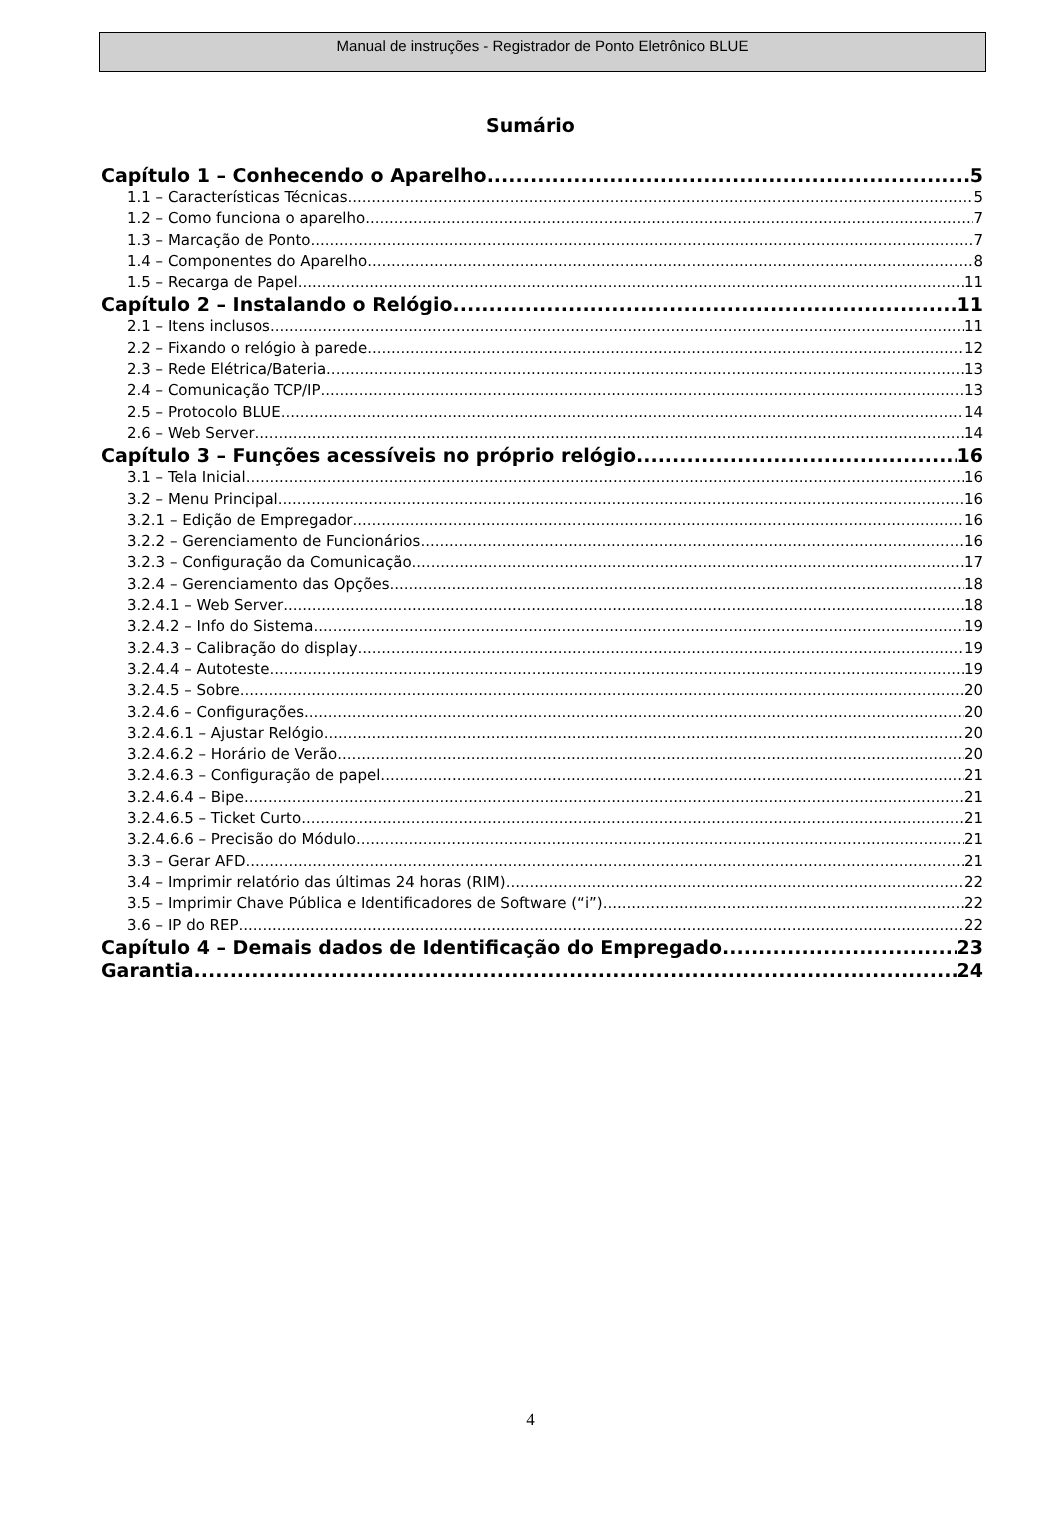Manual de instruções - Registrador de Ponto Eletrônico BLUE
Sumário
Capítulo 1 – Conhecendo o Aparelho 5
1.1 – Características Técnicas 5
1.2 – Como funciona o aparelho 7
1.3 – Marcação de Ponto 7
1.4 – Componentes do Aparelho 8
1.5 – Recarga de Papel 11
Capítulo 2 – Instalando o Relógio 11
2.1 – Itens inclusos 11
2.2 – Fixando o relógio à parede 12
2.3 – Rede Elétrica/Bateria 13
2.4 – Comunicação TCP/IP 13
2.5 – Protocolo BLUE 14
2.6 – Web Server 14
Capítulo 3 – Funções acessíveis no próprio relógio 16
3.1 – Tela Inicial 16
3.2 – Menu Principal 16
3.2.1 – Edição de Empregador 16
3.2.2 – Gerenciamento de Funcionários 16
3.2.3 – Configuração da Comunicação 17
3.2.4 – Gerenciamento das Opções 18
3.2.4.1 – Web Server 18
3.2.4.2 – Info do Sistema 19
3.2.4.3 – Calibração do display 19
3.2.4.4 – Autoteste 19
3.2.4.5 – Sobre 20
3.2.4.6 – Configurações 20
3.2.4.6.1 – Ajustar Relógio 20
3.2.4.6.2 – Horário de Verão 20
3.2.4.6.3 – Configuração de papel 21
3.2.4.6.4 – Bipe 21
3.2.4.6.5 – Ticket Curto 21
3.2.4.6.6 – Precisão do Módulo 21
3.3 – Gerar AFD 21
3.4 – Imprimir relatório das últimas 24 horas (RIM) 22
3.5 – Imprimir Chave Pública e Identificadores de Software (“i”) 22
3.6 – IP do REP 22
Capítulo 4 – Demais dados de Identificação do Empregado 23
Garantia 24
4